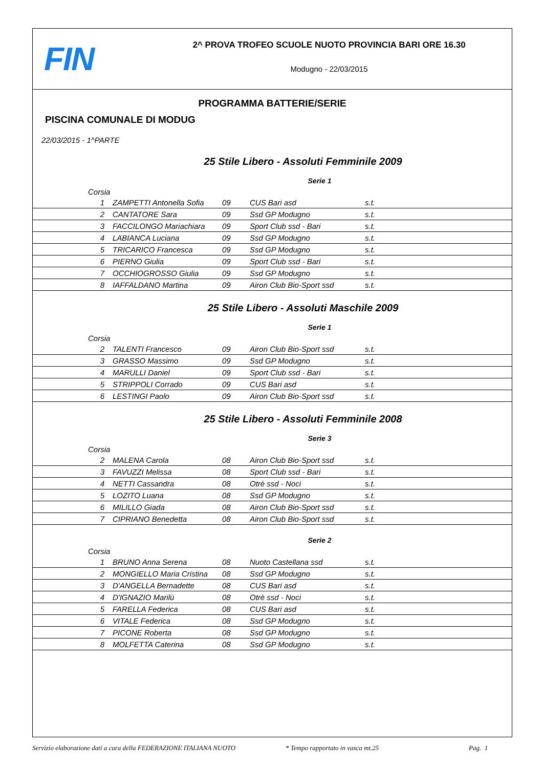FIN
2^ PROVA TROFEO SCUOLE NUOTO PROVINCIA BARI ORE 16.30
Modugno - 22/03/2015
PROGRAMMA BATTERIE/SERIE
PISCINA COMUNALE DI MODUG
22/03/2015 - 1^PARTE
25 Stile Libero - Assoluti Femminile 2009
Serie 1
| Corsia | | | | |
| --- | --- | --- | --- | --- |
| 1 | ZAMPETTI Antonella Sofia | 09 | CUS Bari asd | s.t. |
| 2 | CANTATORE Sara | 09 | Ssd GP Modugno | s.t. |
| 3 | FACCILONGO Mariachiara | 09 | Sport Club ssd - Bari | s.t. |
| 4 | LABIANCA Luciana | 09 | Ssd GP Modugno | s.t. |
| 5 | TRICARICO Francesca | 09 | Ssd GP Modugno | s.t. |
| 6 | PIERNO Giulia | 09 | Sport Club ssd - Bari | s.t. |
| 7 | OCCHIOGROSSO Giulia | 09 | Ssd GP Modugno | s.t. |
| 8 | IAFFALDANO Martina | 09 | Airon Club Bio-Sport ssd | s.t. |
25 Stile Libero - Assoluti Maschile 2009
Serie 1
| Corsia | | | | |
| --- | --- | --- | --- | --- |
| 2 | TALENTI Francesco | 09 | Airon Club Bio-Sport ssd | s.t. |
| 3 | GRASSO Massimo | 09 | Ssd GP Modugno | s.t. |
| 4 | MARULLI Daniel | 09 | Sport Club ssd - Bari | s.t. |
| 5 | STRIPPOLI Corrado | 09 | CUS Bari asd | s.t. |
| 6 | LESTINGI Paolo | 09 | Airon Club Bio-Sport ssd | s.t. |
25 Stile Libero - Assoluti Femminile 2008
Serie 3
| Corsia | | | | |
| --- | --- | --- | --- | --- |
| 2 | MALENA Carola | 08 | Airon Club Bio-Sport ssd | s.t. |
| 3 | FAVUZZI Melissa | 08 | Sport Club ssd - Bari | s.t. |
| 4 | NETTI Cassandra | 08 | Otrè ssd - Noci | s.t. |
| 5 | LOZITO Luana | 08 | Ssd GP Modugno | s.t. |
| 6 | MILILLO Giada | 08 | Airon Club Bio-Sport ssd | s.t. |
| 7 | CIPRIANO Benedetta | 08 | Airon Club Bio-Sport ssd | s.t. |
Serie 2
| Corsia | | | | |
| --- | --- | --- | --- | --- |
| 1 | BRUNO Anna Serena | 08 | Nuoto Castellana ssd | s.t. |
| 2 | MONGIELLO Maria Cristina | 08 | Ssd GP Modugno | s.t. |
| 3 | D'ANGELLA Bernadette | 08 | CUS Bari asd | s.t. |
| 4 | D'IGNAZIO Marilù | 08 | Otrè ssd - Noci | s.t. |
| 5 | FARELLA Federica | 08 | CUS Bari asd | s.t. |
| 6 | VITALE Federica | 08 | Ssd GP Modugno | s.t. |
| 7 | PICONE Roberta | 08 | Ssd GP Modugno | s.t. |
| 8 | MOLFETTA Caterina | 08 | Ssd GP Modugno | s.t. |
Servizio elaborazione dati a cura della FEDERAZIONE ITALIANA NUOTO * Tempo rapportato in vasca mt.25 Pag. 1